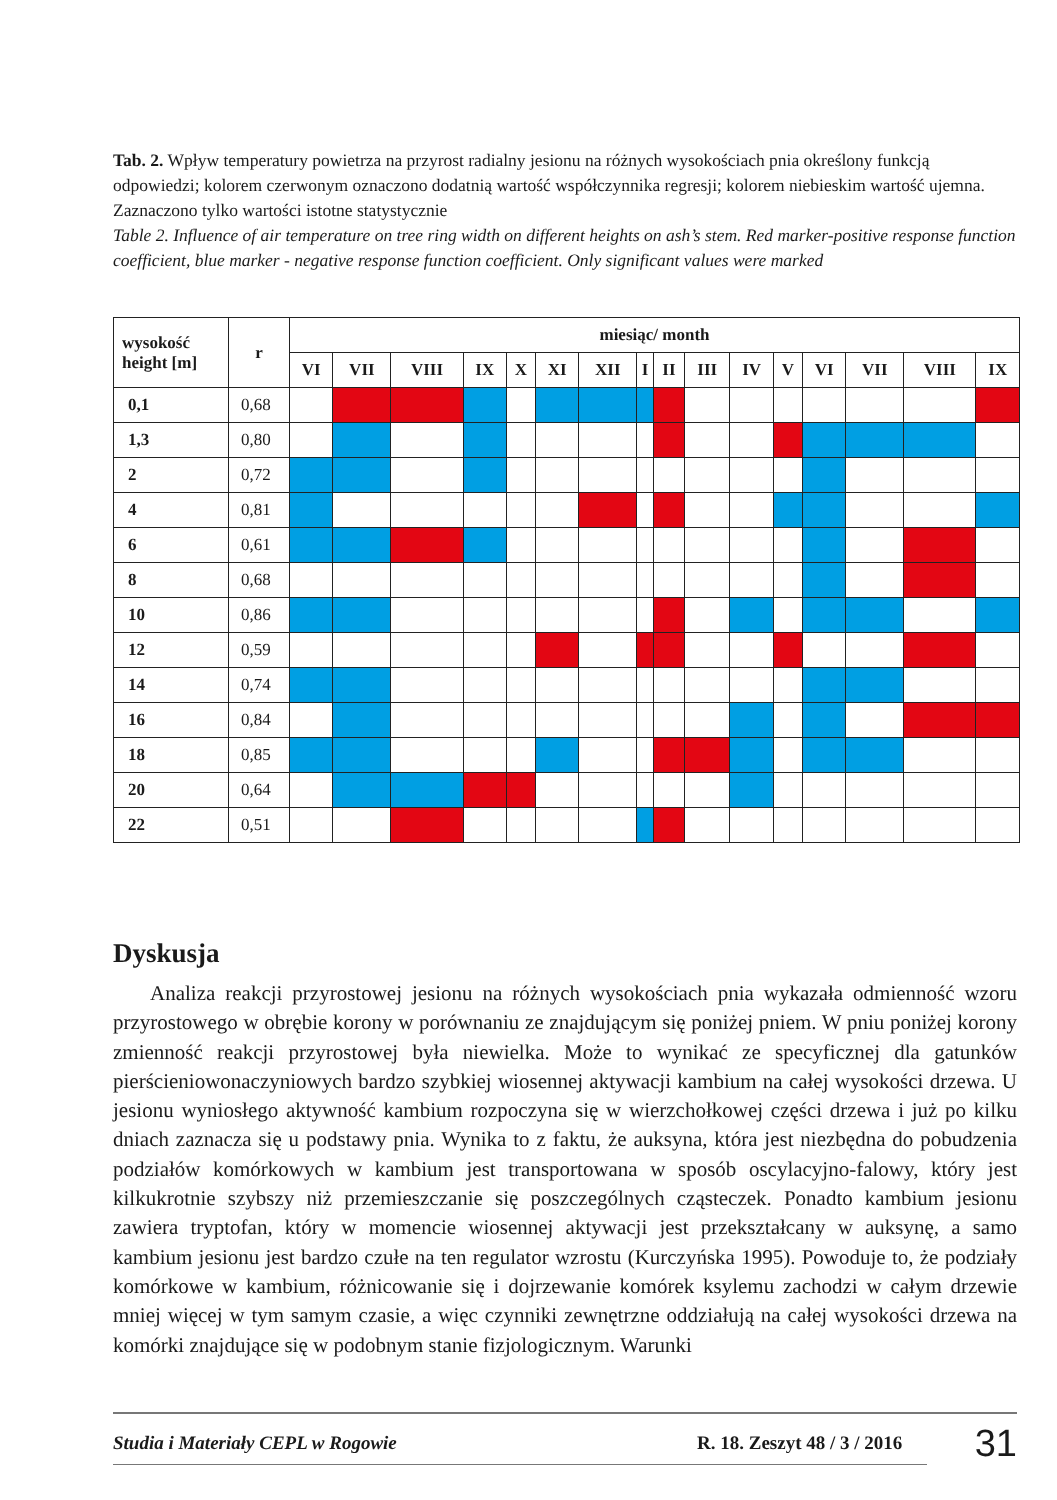Tab. 2. Wpływ temperatury powietrza na przyrost radialny jesionu na różnych wysokościach pnia określony funkcją odpowiedzi; kolorem czerwonym oznaczono dodatnią wartość współczynnika regresji; kolorem niebieskim wartość ujemna. Zaznaczono tylko wartości istotne statystycznie
Table 2. Influence of air temperature on tree ring width on different heights on ash’s stem. Red marker-positive response function coefficient, blue marker - negative response function coefficient. Only significant values were marked
| wysokość height [m] | r | miesiąc/ month | | | | | | | | | | | | | | | |
| --- | --- | --- | --- | --- | --- | --- | --- | --- | --- | --- | --- | --- | --- | --- | --- | --- | --- |
| | | VI | VII | VIII | IX | X | XI | XII | I | II | III | IV | V | VI | VII | VIII | IX |
| 0,1 | 0,68 | | | | | | | | | | | | | | | | |
| 1,3 | 0,80 | | | | | | | | | | | | | | | | |
| 2 | 0,72 | | | | | | | | | | | | | | | | |
| 4 | 0,81 | | | | | | | | | | | | | | | | |
| 6 | 0,61 | | | | | | | | | | | | | | | | |
| 8 | 0,68 | | | | | | | | | | | | | | | | |
| 10 | 0,86 | | | | | | | | | | | | | | | | |
| 12 | 0,59 | | | | | | | | | | | | | | | | |
| 14 | 0,74 | | | | | | | | | | | | | | | | |
| 16 | 0,84 | | | | | | | | | | | | | | | | |
| 18 | 0,85 | | | | | | | | | | | | | | | | |
| 20 | 0,64 | | | | | | | | | | | | | | | | |
| 22 | 0,51 | | | | | | | | | | | | | | | | |
Dyskusja
Analiza reakcji przyrostowej jesionu na różnych wysokościach pnia wykazała odmienność wzoru przyrostowego w obrębie korony w porównaniu ze znajdującym się poniżej pniem. W pniu poniżej korony zmienność reakcji przyrostowej była niewielka. Może to wynikać ze specyficznej dla gatunków pierścieniowonaczyniowych bardzo szybkiej wiosennej aktywacji kambium na całej wysokości drzewa. U jesionu wyniosłego aktywność kambium rozpoczyna się w wierzchołkowej części drzewa i już po kilku dniach zaznacza się u podstawy pnia. Wynika to z faktu, że auksyna, która jest niezbędna do pobudzenia podziałów komórkowych w kambium jest transportowana w sposób oscylacyjno-falowy, który jest kilkukrotnie szybszy niż przemieszczanie się poszczególnych cząsteczek. Ponadto kambium jesionu zawiera tryptofan, który w momencie wiosennej aktywacji jest przekształcany w auksynę, a samo kambium jesionu jest bardzo czułe na ten regulator wzrostu (Kurczyńska 1995). Powoduje to, że podziały komórkowe w kambium, różnicowanie się i dojrzewanie komórek ksylemu zachodzi w całym drzewie mniej więcej w tym samym czasie, a więc czynniki zewnętrzne oddziałują na całej wysokości drzewa na komórki znajdujące się w podobnym stanie fizjologicznym. Warunki
Studia i Materiały CEPL w Rogowie R. 18. Zeszyt 48 / 3 / 2016 31